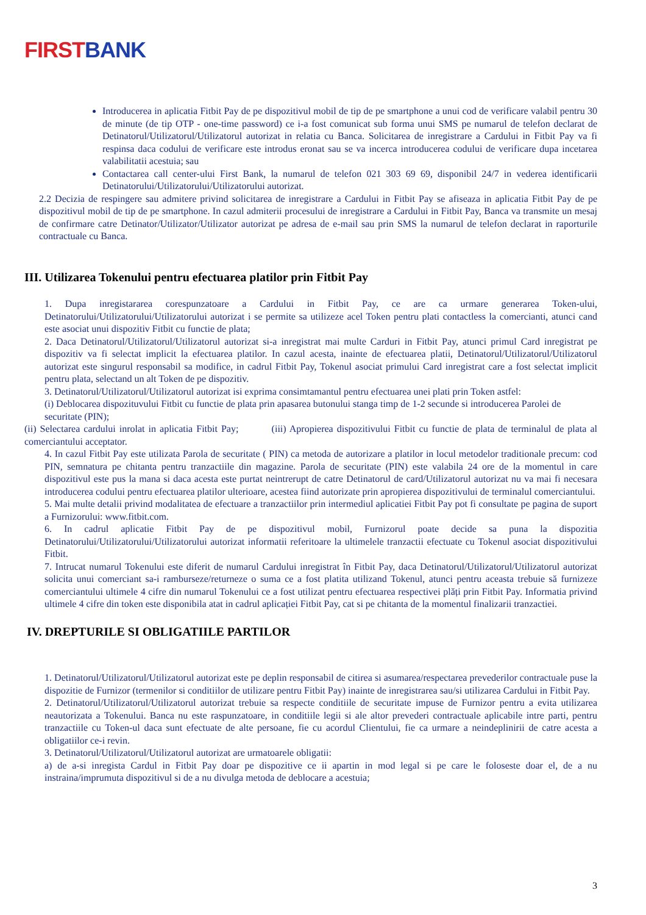FIRST BANK
Introducerea in aplicatia Fitbit Pay de pe dispozitivul mobil de tip de pe smartphone a unui cod de verificare valabil pentru 30 de minute (de tip OTP - one-time password) ce i-a fost comunicat sub forma unui SMS pe numarul de telefon declarat de Detinatorul/Utilizatorul/Utilizatorul autorizat in relatia cu Banca. Solicitarea de inregistrare a Cardului in Fitbit Pay va fi respinsa daca codului de verificare este introdus eronat sau se va incerca introducerea codului de verificare dupa incetarea valabilitatii acestuia; sau
Contactarea call center-ului First Bank, la numarul de telefon 021 303 69 69, disponibil 24/7 in vederea identificarii Detinatorului/Utilizatorului/Utilizatorului autorizat.
2.2 Decizia de respingere sau admitere privind solicitarea de inregistrare a Cardului in Fitbit Pay se afiseaza in aplicatia Fitbit Pay de pe dispozitivul mobil de tip de pe smartphone. In cazul admiterii procesului de inregistrare a Cardului in Fitbit Pay, Banca va transmite un mesaj de confirmare catre Detinator/Utilizator/Utilizator autorizat pe adresa de e-mail sau prin SMS la numarul de telefon declarat in raporturile contractuale cu Banca.
III. Utilizarea Tokenului pentru efectuarea platilor prin Fitbit Pay
1. Dupa inregistararea corespunzatoare a Cardului in Fitbit Pay, ce are ca urmare generarea Token-ului, Detinatorului/Utilizatorului/Utilizatorului autorizat i se permite sa utilizeze acel Token pentru plati contactless la comercianti, atunci cand este asociat unui dispozitiv Fitbit cu functie de plata;
2. Daca Detinatorul/Utilizatorul/Utilizatorul autorizat si-a inregistrat mai multe Carduri in Fitbit Pay, atunci primul Card inregistrat pe dispozitiv va fi selectat implicit la efectuarea platilor. In cazul acesta, inainte de efectuarea platii, Detinatorul/Utilizatorul/Utilizatorul autorizat este singurul responsabil sa modifice, in cadrul Fitbit Pay, Tokenul asociat primului Card inregistrat care a fost selectat implicit pentru plata, selectand un alt Token de pe dispozitiv.
3. Detinatorul/Utilizatorul/Utilizatorul autorizat isi exprima consimtamantul pentru efectuarea unei plati prin Token astfel:
(i) Deblocarea dispozituvului Fitbit cu functie de plata prin apasarea butonului stanga timp de 1-2 secunde si introducerea Parolei de securitate (PIN);
(ii) Selectarea cardului inrolat in aplicatia Fitbit Pay; (iii) Apropierea dispozitivului Fitbit cu functie de plata de terminalul de plata al comerciantului acceptator.
4. In cazul Fitbit Pay este utilizata Parola de securitate ( PIN) ca metoda de autorizare a platilor in locul metodelor traditionale precum: cod PIN, semnatura pe chitanta pentru tranzactiile din magazine. Parola de securitate (PIN) este valabila 24 ore de la momentul in care dispozitivul este pus la mana si daca acesta este purtat neintrerupt de catre Detinatorul de card/Utilizatorul autorizat nu va mai fi necesara introducerea codului pentru efectuarea platilor ulterioare, acestea fiind autorizate prin apropierea dispozitivului de terminalul comerciantului.
5. Mai multe detalii privind modalitatea de efectuare a tranzactiilor prin intermediul aplicatiei Fitbit Pay pot fi consultate pe pagina de suport a Furnizorului: www.fitbit.com.
6. In cadrul aplicatie Fitbit Pay de pe dispozitivul mobil, Furnizorul poate decide sa puna la dispozitia Detinatorului/Utilizatorului/Utilizatorului autorizat informatii referitoare la ultimelele tranzactii efectuate cu Tokenul asociat dispozitivului Fitbit.
7. Intrucat numarul Tokenului este diferit de numarul Cardului inregistrat în Fitbit Pay, daca Detinatorul/Utilizatorul/Utilizatorul autorizat solicita unui comerciant sa-i ramburseze/returneze o suma ce a fost platita utilizand Tokenul, atunci pentru aceasta trebuie să furnizeze comerciantului ultimele 4 cifre din numarul Tokenului ce a fost utilizat pentru efectuarea respectivei plăți prin Fitbit Pay. Informatia privind ultimele 4 cifre din token este disponibila atat in cadrul aplicației Fitbit Pay, cat si pe chitanta de la momentul finalizarii tranzactiei.
IV. DREPTURILE SI OBLIGATIILE PARTILOR
1. Detinatorul/Utilizatorul/Utilizatorul autorizat este pe deplin responsabil de citirea si asumarea/respectarea prevederilor contractuale puse la dispozitie de Furnizor (termenilor si conditiilor de utilizare pentru Fitbit Pay) inainte de inregistrarea sau/si utilizarea Cardului in Fitbit Pay.
2. Detinatorul/Utilizatorul/Utilizatorul autorizat trebuie sa respecte conditiile de securitate impuse de Furnizor pentru a evita utilizarea neautorizata a Tokenului. Banca nu este raspunzatoare, in conditiile legii si ale altor prevederi contractuale aplicabile intre parti, pentru tranzactiile cu Token-ul daca sunt efectuate de alte persoane, fie cu acordul Clientului, fie ca urmare a neindeplinirii de catre acesta a obligatiilor ce-i revin.
3. Detinatorul/Utilizatorul/Utilizatorul autorizat are urmatoarele obligatii:
a) de a-si inregista Cardul in Fitbit Pay doar pe dispozitive ce ii apartin in mod legal si pe care le foloseste doar el, de a nu instraina/imprumuta dispozitivul si de a nu divulga metoda de deblocare a acestuia;
3